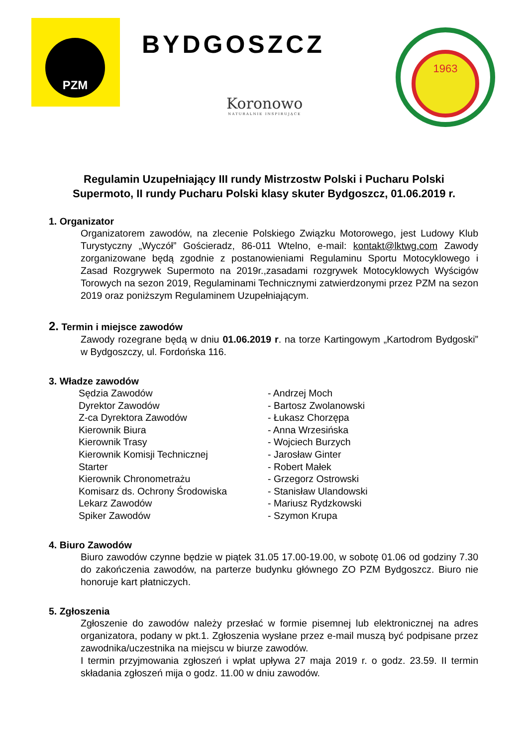PZM
BYDGOSZCZ 1963
Koronowo
NATURALNIE INSPIRUJĄCE
Regulamin Uzupełniający III rundy Mistrzostw Polski i Pucharu Polski Supermoto, II rundy Pucharu Polski klasy skuter Bydgoszcz, 01.06.2019 r.
1. Organizator
Organizatorem zawodów, na zlecenie Polskiego Związku Motorowego, jest Ludowy Klub Turystyczny „Wyczół” Gościeradz, 86-011 Wtelno, e-mail: kontakt@lktwg.com Zawody zorganizowane będą zgodnie z postanowieniami Regulaminu Sportu Motocyklowego i Zasad Rozgrywek Supermoto na 2019r.,zasadami rozgrywek Motocyklowych Wyścigów Torowych na sezon 2019, Regulaminami Technicznymi zatwierdzonymi przez PZM na sezon 2019 oraz poniższym Regulaminem Uzupełniającym.
2. Termin i miejsce zawodów
Zawody rozegrane będą w dniu 01.06.2019 r. na torze Kartingowym „Kartodrom Bydgoski” w Bydgoszczy, ul. Fordońska 116.
3. Władze zawodów
| Sędzia Zawodów | - Andrzej Moch |
| Dyrektor Zawodów | - Bartosz Zwolanowski |
| Z-ca Dyrektora Zawodów | - Łukasz Chorzępa |
| Kierownik Biura | - Anna Wrzesińska |
| Kierownik Trasy | - Wojciech Burzych |
| Kierownik Komisji Technicznej | - Jarosław Ginter |
| Starter | - Robert Małek |
| Kierownik Chronometrażu | - Grzegorz Ostrowski |
| Komisarz ds. Ochrony Środowiska | - Stanisław Ulandowski |
| Lekarz Zawodów | - Mariusz Rydzkowski |
| Spiker Zawodów | - Szymon Krupa |
4. Biuro Zawodów
Biuro zawodów czynne będzie w piątek 31.05 17.00-19.00, w sobotę 01.06 od godziny 7.30 do zakończenia zawodów, na parterze budynku głównego ZO PZM Bydgoszcz. Biuro nie honoruje kart płatniczych.
5. Zgłoszenia
Zgłoszenie do zawodów należy przesłać w formie pisemnej lub elektronicznej na adres organizatora, podany w pkt.1. Zgłoszenia wysłane przez e-mail muszą być podpisane przez zawodnika/uczestnika na miejscu w biurze zawodów.
I termin przyjmowania zgłoszeń i wpłat upływa 27 maja 2019 r. o godz. 23.59. II termin składania zgłoszeń mija o godz. 11.00 w dniu zawodów.